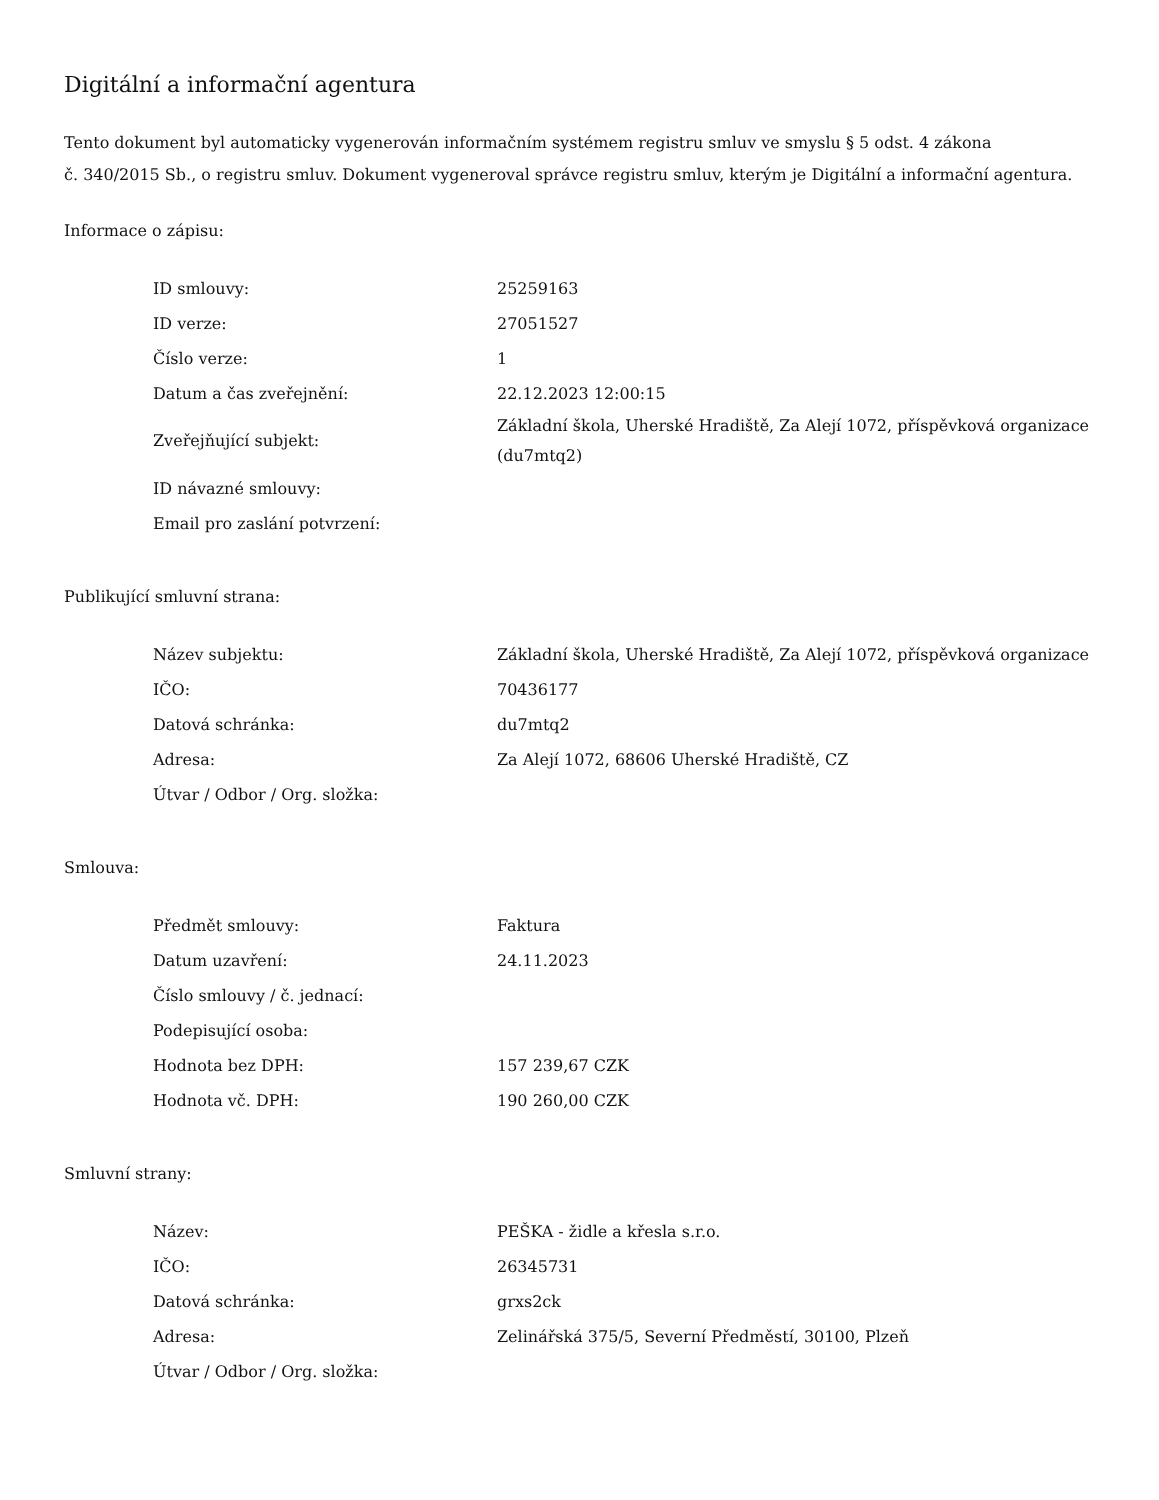Digitální a informační agentura
Tento dokument byl automaticky vygenerován informačním systémem registru smluv ve smyslu § 5 odst. 4 zákona
č. 340/2015 Sb., o registru smluv. Dokument vygeneroval správce registru smluv, kterým je Digitální a informační agentura.
Informace o zápisu:
| ID smlouvy: | 25259163 |
| ID verze: | 27051527 |
| Číslo verze: | 1 |
| Datum a čas zveřejnění: | 22.12.2023 12:00:15 |
| Zveřejňující subjekt: | Základní škola, Uherské Hradiště, Za Alejí 1072, příspěvková organizace (du7mtq2) |
| ID návazné smlouvy: | |
| Email pro zaslání potvrzení: | |
Publikující smluvní strana:
| Název subjektu: | Základní škola, Uherské Hradiště, Za Alejí 1072, příspěvková organizace |
| IČO: | 70436177 |
| Datová schránka: | du7mtq2 |
| Adresa: | Za Alejí 1072, 68606 Uherské Hradiště, CZ |
| Útvar / Odbor / Org. složka: | |
Smlouva:
| Předmět smlouvy: | Faktura |
| Datum uzavření: | 24.11.2023 |
| Číslo smlouvy / č. jednací: | |
| Podepisující osoba: | |
| Hodnota bez DPH: | 157 239,67 CZK |
| Hodnota vč. DPH: | 190 260,00 CZK |
Smluvní strany:
| Název: | PEŠKA - židle a křesla s.r.o. |
| IČO: | 26345731 |
| Datová schránka: | grxs2ck |
| Adresa: | Zelinářská 375/5, Severní Předměstí, 30100, Plzeň |
| Útvar / Odbor / Org. složka: | |